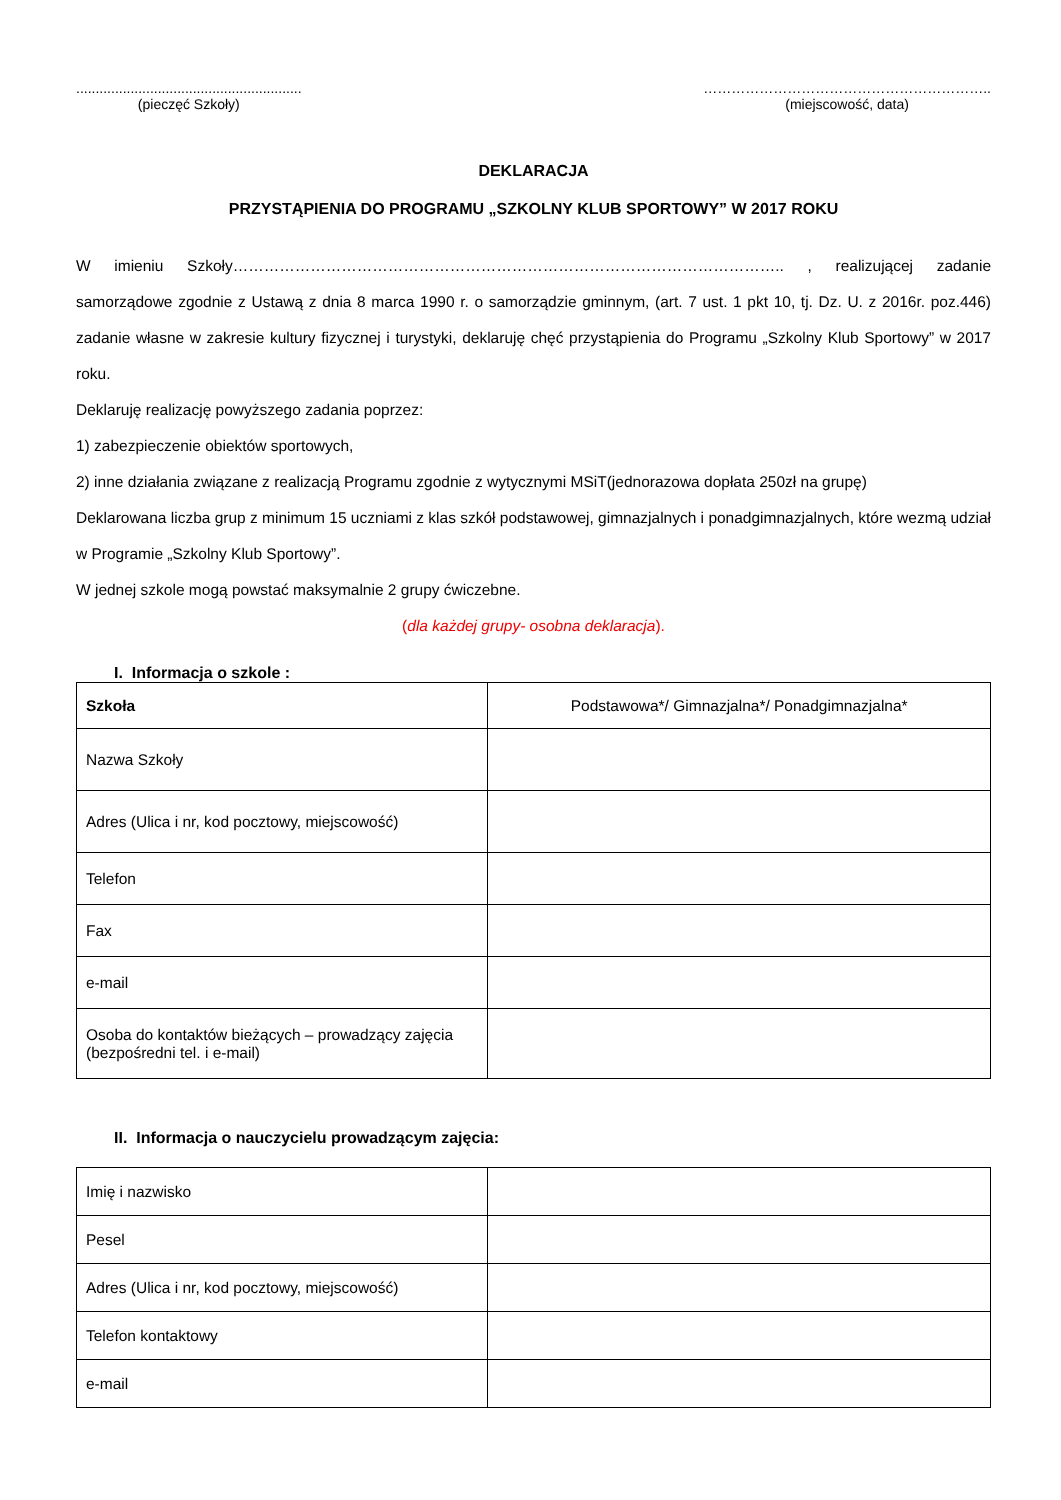..........................................................
(pieczęć Szkoły)
……………………………………………………..
(miejscowość, data)
DEKLARACJA
PRZYSTĄPIENIA DO PROGRAMU „SZKOLNY KLUB SPORTOWY” W 2017 ROKU
W imieniu Szkoły…………………………………………………………………………………………….. , realizującej zadanie samorządowe zgodnie z Ustawą z dnia 8 marca 1990 r. o samorządzie gminnym, (art. 7 ust. 1 pkt 10, tj. Dz. U. z 2016r. poz.446) zadanie własne w zakresie kultury fizycznej i turystyki, deklaruję chęć przystąpienia do Programu „Szkolny Klub Sportowy” w 2017 roku.
Deklaruję realizację powyższego zadania poprzez:
1) zabezpieczenie obiektów sportowych,
2) inne działania związane z realizacją Programu zgodnie z wytycznymi MSiT(jednorazowa dopłata 250zł na grupę)
Deklarowana liczba grup z minimum 15 uczniami z klas szkół podstawowej, gimnazjalnych i ponadgimnazjalnych, które wezmą udział w Programie „Szkolny Klub Sportowy”.
W jednej szkole mogą powstać maksymalnie 2 grupy ćwiczebne.
(dla każdej grupy- osobna deklaracja).
I. Informacja o szkole :
| Szkoła | Podstawowa*/ Gimnazjalna*/ Ponadgimnazjalna* |
| Nazwa Szkoły | |
| Adres (Ulica i nr, kod pocztowy, miejscowość) | |
| Telefon | |
| Fax | |
| e-mail | |
| Osoba do kontaktów bieżących – prowadzący zajęcia (bezpośredni tel. i e-mail) | |
II. Informacja o nauczycielu prowadzącym zajęcia:
| Imię i nazwisko | |
| Pesel | |
| Adres (Ulica i nr, kod pocztowy, miejscowość) | |
| Telefon kontaktowy | |
| e-mail | |